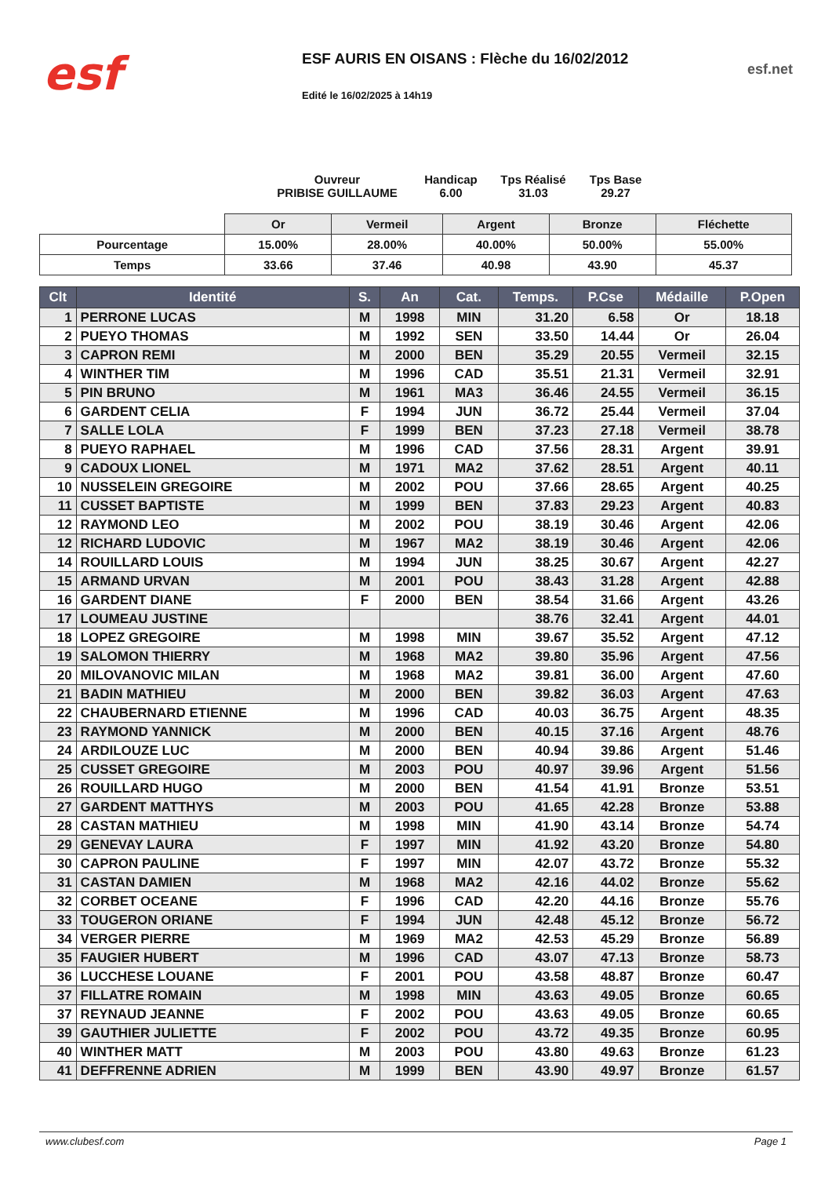esf
ESF AURIS EN OISANS : Flèche du 16/02/2012
Edité le 16/02/2025 à 14h19
esf.net
Ouvreur
PRIBISE GUILLAUME
Handicap
6.00
Tps Réalisé
31.03
Tps Base
29.27
| | Or | Vermeil | Argent | Bronze | Fléchette |
| Pourcentage | 15.00% | 28.00% | 40.00% | 50.00% | 55.00% |
| Temps | 33.66 | 37.46 | 40.98 | 43.90 | 45.37 |
| Clt | Identité | S. | An | Cat. | Temps. | P.Cse | Médaille | P.Open |
| --- | --- | --- | --- | --- | --- | --- | --- | --- |
| 1 | PERRONE LUCAS | M | 1998 | MIN | 31.20 | 6.58 | Or | 18.18 |
| 2 | PUEYO THOMAS | M | 1992 | SEN | 33.50 | 14.44 | Or | 26.04 |
| 3 | CAPRON REMI | M | 2000 | BEN | 35.29 | 20.55 | Vermeil | 32.15 |
| 4 | WINTHER TIM | M | 1996 | CAD | 35.51 | 21.31 | Vermeil | 32.91 |
| 5 | PIN BRUNO | M | 1961 | MA3 | 36.46 | 24.55 | Vermeil | 36.15 |
| 6 | GARDENT CELIA | F | 1994 | JUN | 36.72 | 25.44 | Vermeil | 37.04 |
| 7 | SALLE LOLA | F | 1999 | BEN | 37.23 | 27.18 | Vermeil | 38.78 |
| 8 | PUEYO RAPHAEL | M | 1996 | CAD | 37.56 | 28.31 | Argent | 39.91 |
| 9 | CADOUX LIONEL | M | 1971 | MA2 | 37.62 | 28.51 | Argent | 40.11 |
| 10 | NUSSELEIN GREGOIRE | M | 2002 | POU | 37.66 | 28.65 | Argent | 40.25 |
| 11 | CUSSET BAPTISTE | M | 1999 | BEN | 37.83 | 29.23 | Argent | 40.83 |
| 12 | RAYMOND LEO | M | 2002 | POU | 38.19 | 30.46 | Argent | 42.06 |
| 12 | RICHARD LUDOVIC | M | 1967 | MA2 | 38.19 | 30.46 | Argent | 42.06 |
| 14 | ROUILLARD LOUIS | M | 1994 | JUN | 38.25 | 30.67 | Argent | 42.27 |
| 15 | ARMAND URVAN | M | 2001 | POU | 38.43 | 31.28 | Argent | 42.88 |
| 16 | GARDENT DIANE | F | 2000 | BEN | 38.54 | 31.66 | Argent | 43.26 |
| 17 | LOUMEAU JUSTINE | | | | 38.76 | 32.41 | Argent | 44.01 |
| 18 | LOPEZ GREGOIRE | M | 1998 | MIN | 39.67 | 35.52 | Argent | 47.12 |
| 19 | SALOMON THIERRY | M | 1968 | MA2 | 39.80 | 35.96 | Argent | 47.56 |
| 20 | MILOVANOVIC MILAN | M | 1968 | MA2 | 39.81 | 36.00 | Argent | 47.60 |
| 21 | BADIN MATHIEU | M | 2000 | BEN | 39.82 | 36.03 | Argent | 47.63 |
| 22 | CHAUBERNARD ETIENNE | M | 1996 | CAD | 40.03 | 36.75 | Argent | 48.35 |
| 23 | RAYMOND YANNICK | M | 2000 | BEN | 40.15 | 37.16 | Argent | 48.76 |
| 24 | ARDILOUZE LUC | M | 2000 | BEN | 40.94 | 39.86 | Argent | 51.46 |
| 25 | CUSSET GREGOIRE | M | 2003 | POU | 40.97 | 39.96 | Argent | 51.56 |
| 26 | ROUILLARD HUGO | M | 2000 | BEN | 41.54 | 41.91 | Bronze | 53.51 |
| 27 | GARDENT MATTHYS | M | 2003 | POU | 41.65 | 42.28 | Bronze | 53.88 |
| 28 | CASTAN MATHIEU | M | 1998 | MIN | 41.90 | 43.14 | Bronze | 54.74 |
| 29 | GENEVAY LAURA | F | 1997 | MIN | 41.92 | 43.20 | Bronze | 54.80 |
| 30 | CAPRON PAULINE | F | 1997 | MIN | 42.07 | 43.72 | Bronze | 55.32 |
| 31 | CASTAN DAMIEN | M | 1968 | MA2 | 42.16 | 44.02 | Bronze | 55.62 |
| 32 | CORBET OCEANE | F | 1996 | CAD | 42.20 | 44.16 | Bronze | 55.76 |
| 33 | TOUGERON ORIANE | F | 1994 | JUN | 42.48 | 45.12 | Bronze | 56.72 |
| 34 | VERGER PIERRE | M | 1969 | MA2 | 42.53 | 45.29 | Bronze | 56.89 |
| 35 | FAUGIER HUBERT | M | 1996 | CAD | 43.07 | 47.13 | Bronze | 58.73 |
| 36 | LUCCHESE LOUANE | F | 2001 | POU | 43.58 | 48.87 | Bronze | 60.47 |
| 37 | FILLATRE ROMAIN | M | 1998 | MIN | 43.63 | 49.05 | Bronze | 60.65 |
| 37 | REYNAUD JEANNE | F | 2002 | POU | 43.63 | 49.05 | Bronze | 60.65 |
| 39 | GAUTHIER JULIETTE | F | 2002 | POU | 43.72 | 49.35 | Bronze | 60.95 |
| 40 | WINTHER MATT | M | 2003 | POU | 43.80 | 49.63 | Bronze | 61.23 |
| 41 | DEFFRENNE ADRIEN | M | 1999 | BEN | 43.90 | 49.97 | Bronze | 61.57 |
www.clubesf.com Page 1